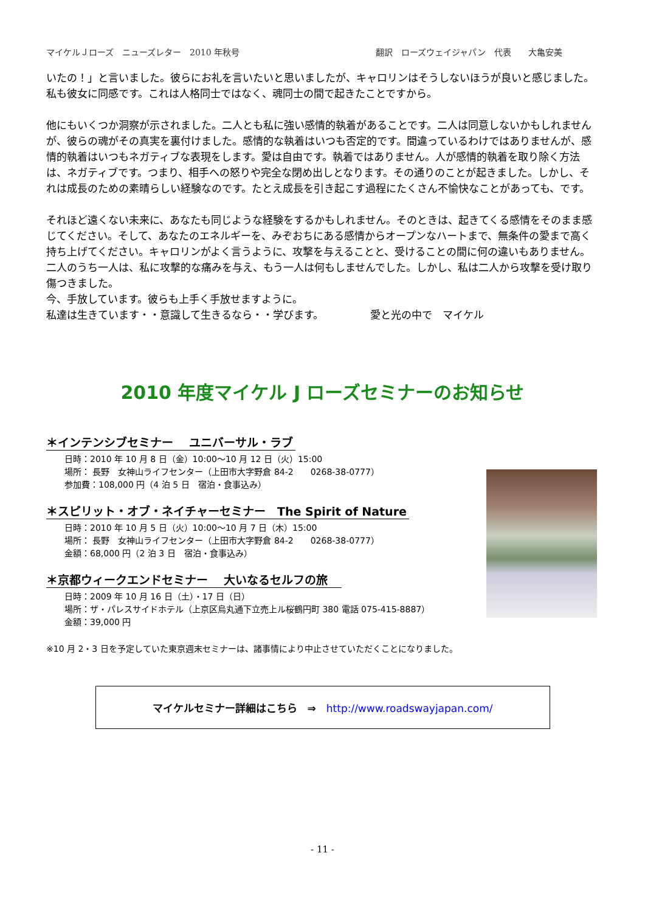マイケルＪローズ　ニューズレター　2010 年秋号 翻訳　ローズウェイジャパン　代表　　大亀安美
いたの！」と言いました。彼らにお礼を言いたいと思いましたが、キャロリンはそうしないほうが良いと感じました。私も彼女に同感です。これは人格同士ではなく、魂同士の間で起きたことですから。
他にもいくつか洞察が示されました。二人とも私に強い感情的執着があることです。二人は同意しないかもしれませんが、彼らの魂がその真実を裏付けました。感情的な執着はいつも否定的です。間違っているわけではありませんが、感情的執着はいつもネガティブな表現をします。愛は自由です。執着ではありません。人が感情的執着を取り除く方法は、ネガティブです。つまり、相手への怒りや完全な閉め出しとなります。その通りのことが起きました。しかし、それは成長のための素晴らしい経験なのです。たとえ成長を引き起こす過程にたくさん不愉快なことがあっても、です。
それほど遠くない未来に、あなたも同じような経験をするかもしれません。そのときは、起きてくる感情をそのまま感じてください。そして、あなたのエネルギーを、みぞおちにある感情からオープンなハートまで、無条件の愛まで高く持ち上げてください。キャロリンがよく言うように、攻撃を与えることと、受けることの間に何の違いもありません。二人のうち一人は、私に攻撃的な痛みを与え、もう一人は何もしませんでした。しかし、私は二人から攻撃を受け取り傷つきました。
今、手放しています。彼らも上手く手放せますように。
私達は生きています・・意識して生きるなら・・学びます。　　　　　愛と光の中で　マイケル
2010 年度マイケル J ローズセミナーのお知らせ
＊インテンシブセミナー　 ユニバーサル・ラブ
日時：2010 年 10 月 8 日（金）10:00～10 月 12 日（火）15:00
場所： 長野　女神山ライフセンター（上田市大字野倉 84-2　　0268-38-0777）
参加費：108,000 円（4 泊 5 日　宿泊・食事込み）
＊スピリット・オブ・ネイチャーセミナー　The Spirit of Nature
日時：2010 年 10 月 5 日（火）10:00～10 月 7 日（木）15:00
場所： 長野　女神山ライフセンター（上田市大字野倉 84-2　　0268-38-0777）
金額：68,000 円（2 泊 3 日　宿泊・食事込み）
＊京都ウィークエンドセミナー　 大いなるセルフの旅　
日時：2009 年 10 月 16 日（土）・17 日（日）
場所：ザ・パレスサイドホテル（上京区烏丸通下立売上ル桜鶴円町 380 電話 075-415-8887）
金額：39,000 円
※10 月 2・3 日を予定していた東京週末セミナーは、諸事情により中止させていただくことになりました。
マイケルセミナー詳細はこちら　⇒　http://www.roadswayjapan.com/
- 11 -